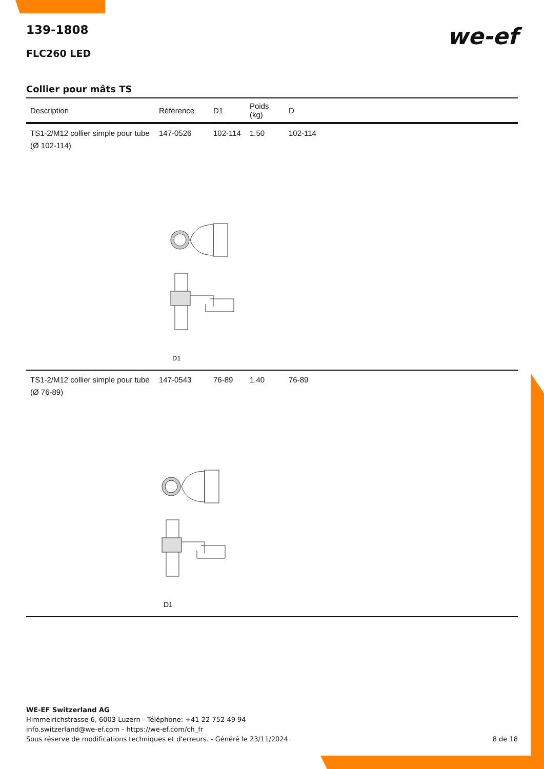we-ef
139-1808
FLC260 LED
Collier pour mâts TS
| Description | Référence | D1 | Poids (kg) | D |
| --- | --- | --- | --- | --- |
| TS1-2/M12 collier simple pour tube (Ø 102-114) | 147-0526 | 102-114 | 1.50 | 102-114 |
| D1 | | | | |
| TS1-2/M12 collier simple pour tube (Ø 76-89) | 147-0543 | 76-89 | 1.40 | 76-89 |
| D1 | | | | |
WE-EF Switzerland AG
Himmelrichstrasse 6, 6003 Luzern - Téléphone: +41 22 752 49 94
info.switzerland@we-ef.com - https://we-ef.com/ch_fr
Sous réserve de modifications techniques et d'erreurs. - Généré le 23/11/2024 8 de 18